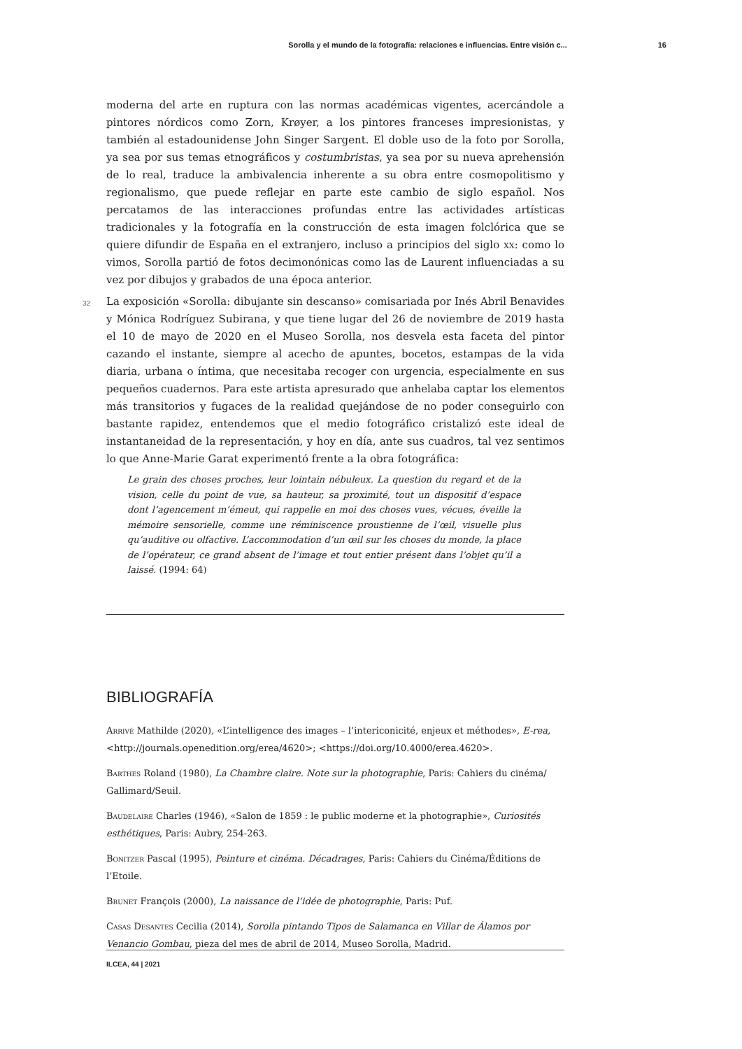Sorolla y el mundo de la fotografía: relaciones e influencias. Entre visión c... 16
moderna del arte en ruptura con las normas académicas vigentes, acercándole a pintores nórdicos como Zorn, Krøyer, a los pintores franceses impresionistas, y también al estadounidense John Singer Sargent. El doble uso de la foto por Sorolla, ya sea por sus temas etnográficos y costumbristas, ya sea por su nueva aprehensión de lo real, traduce la ambivalencia inherente a su obra entre cosmopolitismo y regionalismo, que puede reflejar en parte este cambio de siglo español. Nos percatamos de las interacciones profundas entre las actividades artísticas tradicionales y la fotografía en la construcción de esta imagen folclórica que se quiere difundir de España en el extranjero, incluso a principios del siglo xx: como lo vimos, Sorolla partió de fotos decimonónicas como las de Laurent influenciadas a su vez por dibujos y grabados de una época anterior.
32 La exposición «Sorolla: dibujante sin descanso» comisariada por Inés Abril Benavides y Mónica Rodríguez Subirana, y que tiene lugar del 26 de noviembre de 2019 hasta el 10 de mayo de 2020 en el Museo Sorolla, nos desvela esta faceta del pintor cazando el instante, siempre al acecho de apuntes, bocetos, estampas de la vida diaria, urbana o íntima, que necesitaba recoger con urgencia, especialmente en sus pequeños cuadernos. Para este artista apresurado que anhelaba captar los elementos más transitorios y fugaces de la realidad quejándose de no poder conseguirlo con bastante rapidez, entendemos que el medio fotográfico cristalizó este ideal de instantaneidad de la representación, y hoy en día, ante sus cuadros, tal vez sentimos lo que Anne-Marie Garat experimentó frente a la obra fotográfica:
Le grain des choses proches, leur lointain nébuleux. La question du regard et de la vision, celle du point de vue, sa hauteur, sa proximité, tout un dispositif d’espace dont l’agencement m’émeut, qui rappelle en moi des choses vues, vécues, éveille la mémoire sensorielle, comme une réminiscence proustienne de l’œil, visuelle plus qu’auditive ou olfactive. L’accommodation d’un œil sur les choses du monde, la place de l’opérateur, ce grand absent de l’image et tout entier présent dans l’objet qu’il a laissé. (1994: 64)
BIBLIOGRAFÍA
Arrivé Mathilde (2020), «L’intelligence des images – l’intericonicité, enjeux et méthodes», E-rea, <http://journals.openedition.org/erea/4620>; <https://doi.org/10.4000/erea.4620>.
Barthes Roland (1980), La Chambre claire. Note sur la photographie, Paris: Cahiers du cinéma/ Gallimard/Seuil.
Baudelaire Charles (1946), «Salon de 1859 : le public moderne et la photographie», Curiosités esthétiques, Paris: Aubry, 254-263.
Bonitzer Pascal (1995), Peinture et cinéma. Décadrages, Paris: Cahiers du Cinéma/Éditions de l’Etoile.
Brunet François (2000), La naissance de l’idée de photographie, Paris: Puf.
Casas Desantes Cecilia (2014), Sorolla pintando Tipos de Salamanca en Villar de Álamos por Venancio Gombau, pieza del mes de abril de 2014, Museo Sorolla, Madrid.
ILCEA, 44 | 2021